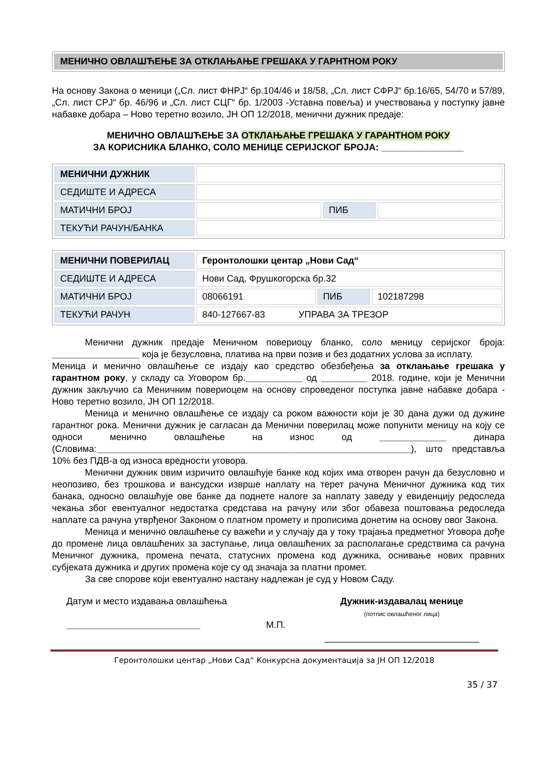МЕНИЧНО ОВЛАШЋЕЊЕ ЗА ОТКЛАЊАЊЕ ГРЕШАКА У ГАРНТНОМ РОКУ
На основу Закона о меници („Сл. лист ФНРЈ“ бр.104/46 и 18/58, „Сл. лист СФРЈ“ бр.16/65, 54/70 и 57/89, „Сл. лист СРЈ“ бр. 46/96 и „Сл. лист СЦГ“ бр. 1/2003 -Уставна повеља) и учествовања у поступку јавне набавке добара – Ново теретно возило, ЈН ОП 12/2018, менични дужник предаје:
МЕНИЧНО ОВЛАШЋЕЊЕ ЗА ОТКЛАЊАЊЕ ГРЕШАКА У ГАРАНТНОМ РОКУ
ЗА КОРИСНИКА БЛАНКО, СОЛО МЕНИЦЕ СЕРИЈСКОГ БРОЈА: ________________
| МЕНИЧНИ ДУЖНИК | | | |
| СЕДИШТЕ И АДРЕСА | | | |
| МАТИЧНИ БРОЈ | | ПИБ | |
| ТЕКУЋИ РАЧУН/БАНКА | | | |
| МЕНИЧНИ ПОВЕРИЛАЦ | Геронтолошки центар „Нови Сад“ | | |
| СЕДИШТЕ И АДРЕСА | Нови Сад, Фрушкогорска бр.32 | | |
| МАТИЧНИ БРОЈ | 08066191 | ПИБ | 102187298 |
| ТЕКУЋИ РАЧУН | 840-127667-83 УПРАВА ЗА ТРЕЗОР | | |
Менични дужник предаје Меничном повериоцу бланко, соло меницу серијског броја: _________________ која је безусловна, платива на први позив и без додатних услова за исплату.
Меница и менично овлашћење се издају као средство обезбеђења за отклањање грешака у гарантном року, у складу са Уговором бр.___________ од _________ 2018. године, који је Менични дужник закључио са Меничним повериоцем на основу спроведеног поступка јавне набавке добара - Ново теретно возило, ЈН ОП 12/2018.
Меница и менично овлашћење се издају са роком важности који је 30 дана дужи од дужине гарантног рока. Менични дужник је сагласан да Менични поверилац може попунити меницу на коју се односи менично овлашћење на износ од _____________ динара (Словима:_____________________________________________________________), што представља 10% без ПДВ-а од износа вредности уговора.
Менични дужник овим изричито овлашћује банке код којих има отворен рачун да безусловно и неопозиво, без трошкова и вансудски изврше наплату на терет рачуна Меничног дужника код тих банака, односно овлашћује ове банке да поднете налоге за наплату заведу у евиденцију редоследа чекања због евентуалног недостатка средстава на рачуну или због обавеза поштовања редоследа наплате са рачуна утврђеног Законом о платном промету и прописима донетим на основу овог Закона.
Меница и менично овлашћење су важећи и у случају да у току трајања предметног Уговора дође до промене лица овлашћених за заступање, лица овлашћених за располагање средствима са рачуна Меничног дужника, промена печата, статусних промена код дужника, оснивање нових правних субјеката дужника и других промена које су од значаја за платни промет.
За све спорове који евентуално настану надлежан је суд у Новом Саду.
Датум и место издавања овлашћења
__________________________
М.П.
Дужник-издавалац менице
(потпис овлашћеног лица)
______________________________
Геронтолошки центар „Нови Сад“ Конкурсна документација за ЈН ОП 12/2018
35 / 37